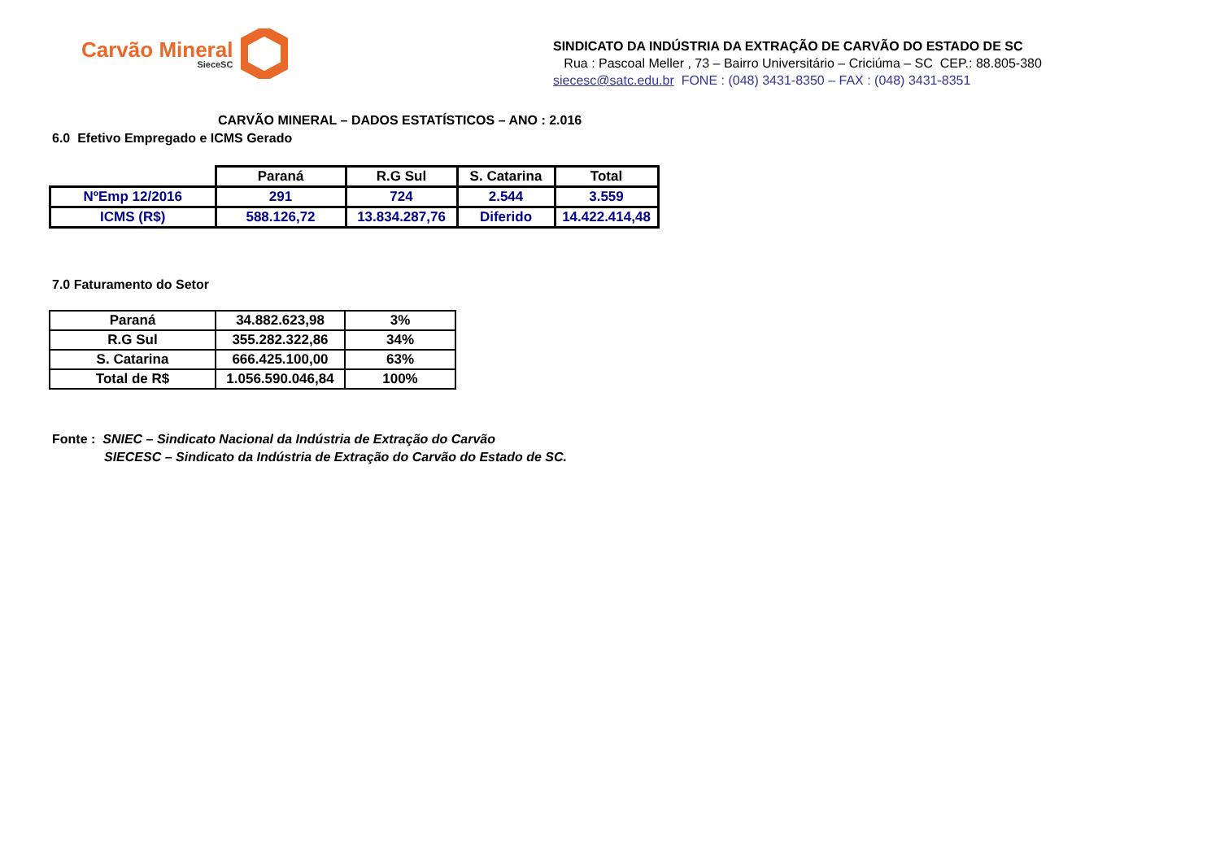Carvão Mineral
SieceSC
SINDICATO DA INDÚSTRIA DA EXTRAÇÃO DE CARVÃO DO ESTADO DE SC
Rua : Pascoal Meller , 73 – Bairro Universitário – Criciúma – SC CEP.: 88.805-380
siecesc@satc.edu.br FONE : (048) 3431-8350 – FAX : (048) 3431-8351
CARVÃO MINERAL – DADOS ESTATÍSTICOS – ANO : 2.016
6.0 Efetivo Empregado e ICMS Gerado
| | Paraná | R.G Sul | S. Catarina | Total |
| NºEmp 12/2016 | 291 | 724 | 2.544 | 3.559 |
| ICMS (R$) | 588.126,72 | 13.834.287,76 | Diferido | 14.422.414,48 |
7.0 Faturamento do Setor
| Paraná | 34.882.623,98 | 3% |
| R.G Sul | 355.282.322,86 | 34% |
| S. Catarina | 666.425.100,00 | 63% |
| Total de R$ | 1.056.590.046,84 | 100% |
Fonte : SNIEC – Sindicato Nacional da Indústria de Extração do Carvão
SIECESC – Sindicato da Indústria de Extração do Carvão do Estado de SC.